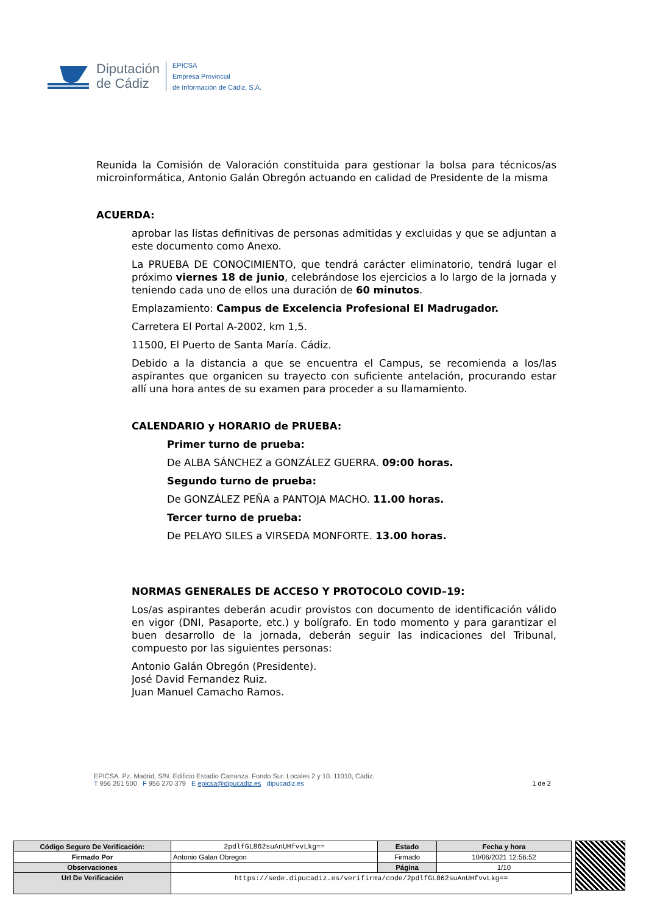Diputación
de Cádiz
EPICSA
Empresa Provincial
de Información de Cádiz, S.A.
Reunida la Comisión de Valoración constituida para gestionar la bolsa para técnicos/as microinformática, Antonio Galán Obregón actuando en calidad de Presidente de la misma
ACUERDA:
aprobar las listas definitivas de personas admitidas y excluidas y que se adjuntan a este documento como Anexo.
La PRUEBA DE CONOCIMIENTO, que tendrá carácter eliminatorio, tendrá lugar el próximo viernes 18 de junio, celebrándose los ejercicios a lo largo de la jornada y teniendo cada uno de ellos una duración de 60 minutos.
Emplazamiento: Campus de Excelencia Profesional El Madrugador.
Carretera El Portal A-2002, km 1,5.
11500, El Puerto de Santa María. Cádiz.
Debido a la distancia a que se encuentra el Campus, se recomienda a los/las aspirantes que organicen su trayecto con suficiente antelación, procurando estar allí una hora antes de su examen para proceder a su llamamiento.
CALENDARIO y HORARIO de PRUEBA:
Primer turno de prueba:
De ALBA SÁNCHEZ a GONZÁLEZ GUERRA. 09:00 horas.
Segundo turno de prueba:
De GONZÁLEZ PEÑA a PANTOJA MACHO. 11.00 horas.
Tercer turno de prueba:
De PELAYO SILES a VIRSEDA MONFORTE. 13.00 horas.
NORMAS GENERALES DE ACCESO Y PROTOCOLO COVID–19:
Los/as aspirantes deberán acudir provistos con documento de identificación válido en vigor (DNI, Pasaporte, etc.) y bolígrafo. En todo momento y para garantizar el buen desarrollo de la jornada, deberán seguir las indicaciones del Tribunal, compuesto por las siguientes personas:
Antonio Galán Obregón (Presidente).
José David Fernandez Ruiz.
Juan Manuel Camacho Ramos.
EPICSA. Pz. Madrid, S/N. Edificio Estadio Carranza. Fondo Sur. Locales 2 y 10. 11010, Cádiz.
T 956 261 500 F 956 270 379 E epicsa@dipucadiz.es dipucadiz.es 1 de 2
| Código Seguro De Verificación: | 2pdlfGL862suAnUHfvvLkg== | Estado | Fecha y hora |
| Firmado Por | Antonio Galan Obregon | Firmado | 10/06/2021 12:56:52 |
| Observaciones | | Página | 1/10 |
| Url De Verificación | https://sede.dipucadiz.es/verifirma/code/2pdlfGL862suAnUHfvvLkg== | | |